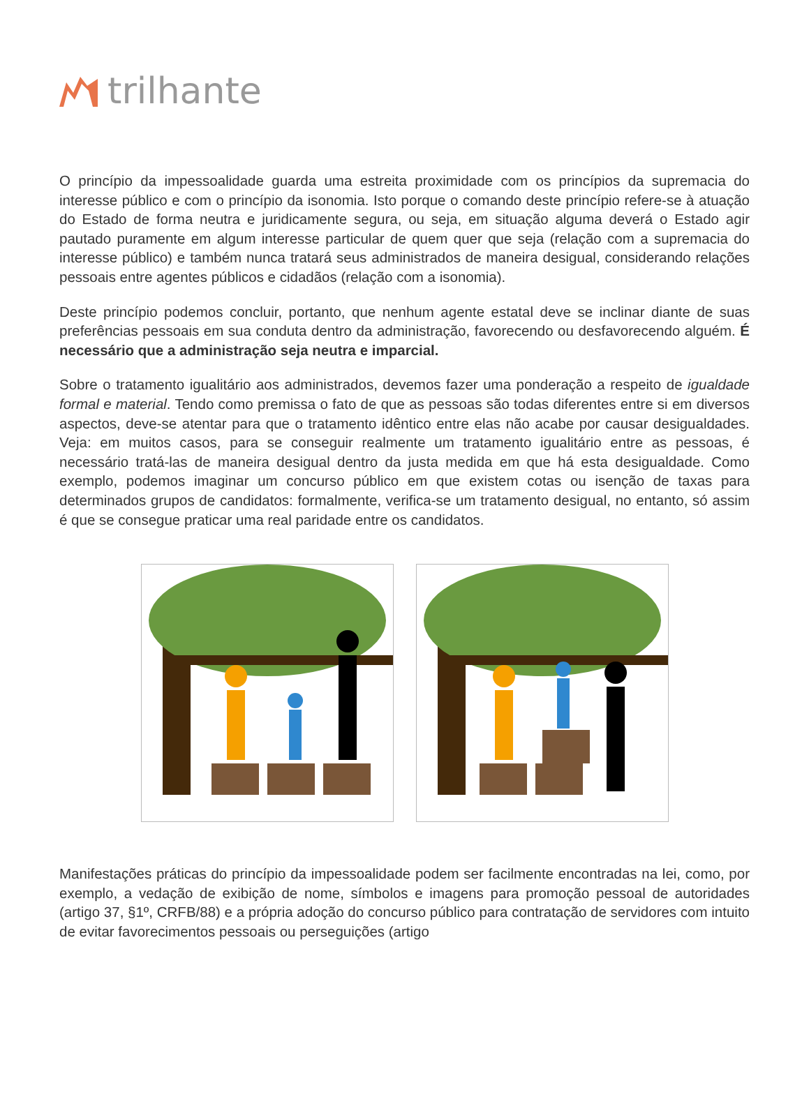trilhante
O princípio da impessoalidade guarda uma estreita proximidade com os princípios da supremacia do interesse público e com o princípio da isonomia. Isto porque o comando deste princípio refere-se à atuação do Estado de forma neutra e juridicamente segura, ou seja, em situação alguma deverá o Estado agir pautado puramente em algum interesse particular de quem quer que seja (relação com a supremacia do interesse público) e também nunca tratará seus administrados de maneira desigual, considerando relações pessoais entre agentes públicos e cidadãos (relação com a isonomia).
Deste princípio podemos concluir, portanto, que nenhum agente estatal deve se inclinar diante de suas preferências pessoais em sua conduta dentro da administração, favorecendo ou desfavorecendo alguém. É necessário que a administração seja neutra e imparcial.
Sobre o tratamento igualitário aos administrados, devemos fazer uma ponderação a respeito de igualdade formal e material. Tendo como premissa o fato de que as pessoas são todas diferentes entre si em diversos aspectos, deve-se atentar para que o tratamento idêntico entre elas não acabe por causar desigualdades. Veja: em muitos casos, para se conseguir realmente um tratamento igualitário entre as pessoas, é necessário tratá-las de maneira desigual dentro da justa medida em que há esta desigualdade. Como exemplo, podemos imaginar um concurso público em que existem cotas ou isenção de taxas para determinados grupos de candidatos: formalmente, verifica-se um tratamento desigual, no entanto, só assim é que se consegue praticar uma real paridade entre os candidatos.
Manifestações práticas do princípio da impessoalidade podem ser facilmente encontradas na lei, como, por exemplo, a vedação de exibição de nome, símbolos e imagens para promoção pessoal de autoridades (artigo 37, §1º, CRFB/88) e a própria adoção do concurso público para contratação de servidores com intuito de evitar favorecimentos pessoais ou perseguições (artigo